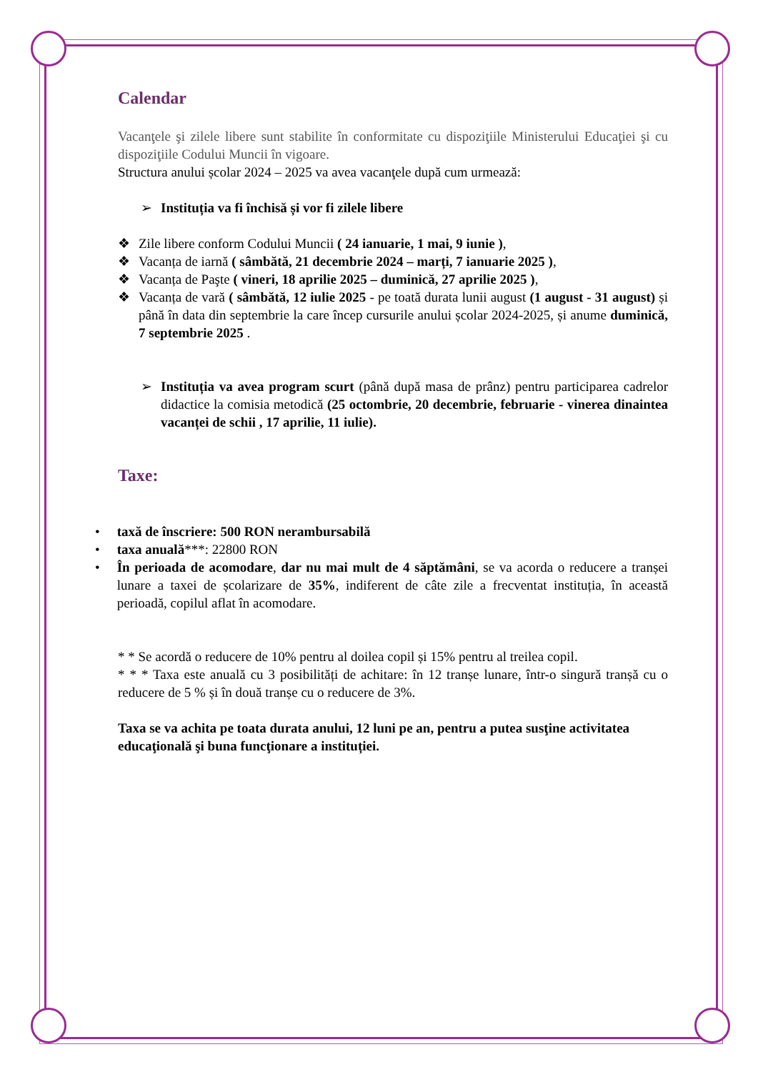Calendar
Vacanţele şi zilele libere sunt stabilite în conformitate cu dispoziţiile Ministerului Educaţiei şi cu dispoziţiile Codului Muncii în vigoare.
Structura anului școlar 2024 – 2025 va avea vacanţele după cum urmează:
➢ Instituția va fi închisă și vor fi zilele libere
❖ Zile libere conform Codului Muncii ( 24 ianuarie, 1 mai, 9 iunie ),
❖ Vacanța de iarnă ( sâmbătă, 21 decembrie 2024 – marți, 7 ianuarie 2025 ),
❖ Vacanța de Paşte ( vineri, 18 aprilie 2025 – duminică, 27 aprilie 2025 ),
❖ Vacanța de vară ( sâmbătă, 12 iulie 2025 - pe toată durata lunii august (1 august - 31 august) și până în data din septembrie la care încep cursurile anului școlar 2024-2025, și anume duminică, 7 septembrie 2025 .
➢ Instituția va avea program scurt (până după masa de prânz) pentru participarea cadrelor didactice la comisia metodică (25 octombrie, 20 decembrie, februarie - vinerea dinaintea vacanței de schii , 17 aprilie, 11 iulie).
Taxe:
• taxă de înscriere: 500 RON nerambursabilă
• taxa anuală***: 22800 RON
• În perioada de acomodare, dar nu mai mult de 4 săptămâni, se va acorda o reducere a tranșei lunare a taxei de școlarizare de 35%, indiferent de câte zile a frecventat instituția, în această perioadă, copilul aflat în acomodare.
* * Se acordă o reducere de 10% pentru al doilea copil și 15% pentru al treilea copil.
* * * Taxa este anuală cu 3 posibilități de achitare: în 12 tranșe lunare, într-o singură tranșă cu o reducere de 5 % și în două tranșe cu o reducere de 3%.
Taxa se va achita pe toata durata anului, 12 luni pe an, pentru a putea susţine activitatea educaţională şi buna funcţionare a instituției.